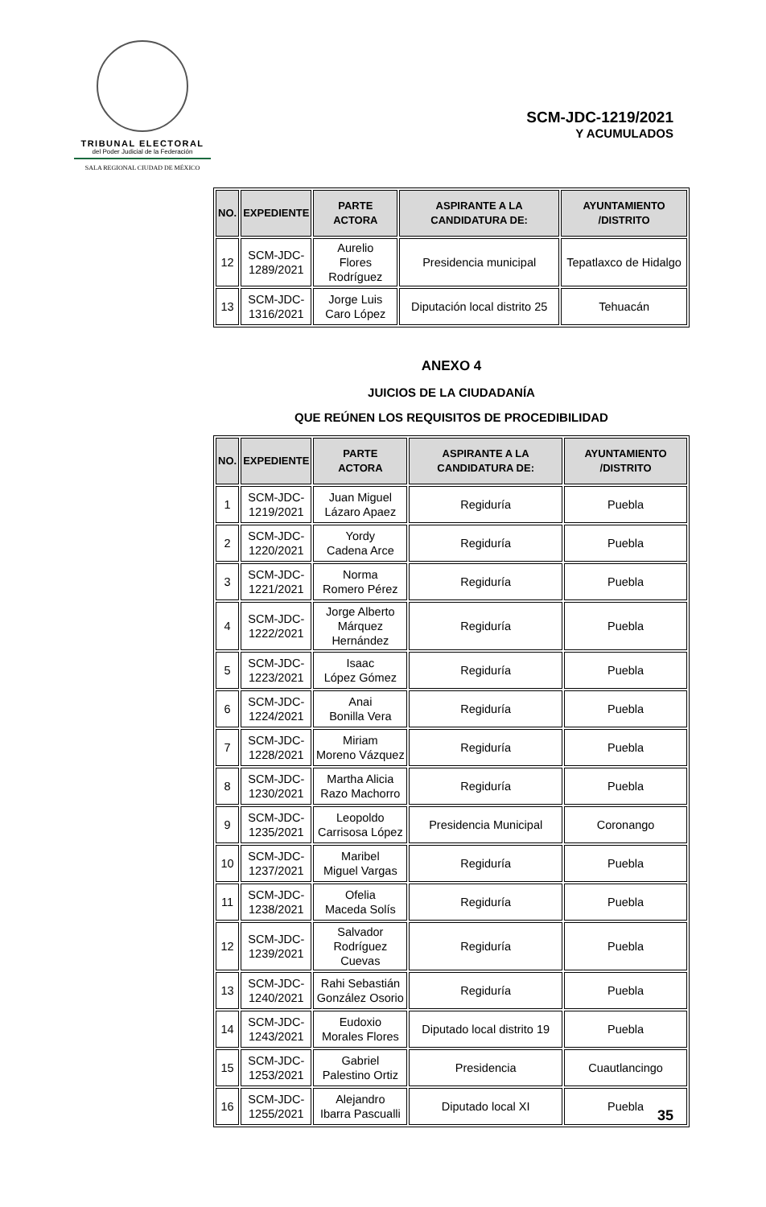TRIBUNAL ELECTORAL
del Poder Judicial de la Federación
SALA REGIONAL CIUDAD DE MÉXICO
SCM-JDC-1219/2021
Y ACUMULADOS
| NO. | EXPEDIENTE | PARTE ACTORA | ASPIRANTE A LA CANDIDATURA DE: | AYUNTAMIENTO /DISTRITO |
| --- | --- | --- | --- | --- |
| 12 | SCM-JDC- 1289/2021 | Aurelio Flores Rodríguez | Presidencia municipal | Tepatlaxco de Hidalgo |
| 13 | SCM-JDC- 1316/2021 | Jorge Luis Caro López | Diputación local distrito 25 | Tehuacán |
ANEXO 4
JUICIOS DE LA CIUDADANÍA
QUE REÚNEN LOS REQUISITOS DE PROCEDIBILIDAD
| NO. | EXPEDIENTE | PARTE ACTORA | ASPIRANTE A LA CANDIDATURA DE: | AYUNTAMIENTO /DISTRITO |
| --- | --- | --- | --- | --- |
| 1 | SCM-JDC- 1219/2021 | Juan Miguel Lázaro Apaez | Regiduría | Puebla |
| 2 | SCM-JDC- 1220/2021 | Yordy Cadena Arce | Regiduría | Puebla |
| 3 | SCM-JDC- 1221/2021 | Norma Romero Pérez | Regiduría | Puebla |
| 4 | SCM-JDC- 1222/2021 | Jorge Alberto Márquez Hernández | Regiduría | Puebla |
| 5 | SCM-JDC- 1223/2021 | Isaac López Gómez | Regiduría | Puebla |
| 6 | SCM-JDC- 1224/2021 | Anai Bonilla Vera | Regiduría | Puebla |
| 7 | SCM-JDC- 1228/2021 | Miriam Moreno Vázquez | Regiduría | Puebla |
| 8 | SCM-JDC- 1230/2021 | Martha Alicia Razo Machorro | Regiduría | Puebla |
| 9 | SCM-JDC- 1235/2021 | Leopoldo Carrisosa López | Presidencia Municipal | Coronango |
| 10 | SCM-JDC- 1237/2021 | Maribel Miguel Vargas | Regiduría | Puebla |
| 11 | SCM-JDC- 1238/2021 | Ofelia Maceda Solís | Regiduría | Puebla |
| 12 | SCM-JDC- 1239/2021 | Salvador Rodríguez Cuevas | Regiduría | Puebla |
| 13 | SCM-JDC- 1240/2021 | Rahi Sebastián González Osorio | Regiduría | Puebla |
| 14 | SCM-JDC- 1243/2021 | Eudoxio Morales Flores | Diputado local distrito 19 | Puebla |
| 15 | SCM-JDC- 1253/2021 | Gabriel Palestino Ortiz | Presidencia | Cuautlancingo |
| 16 | SCM-JDC- 1255/2021 | Alejandro Ibarra Pascualli | Diputado local XI | Puebla |
35